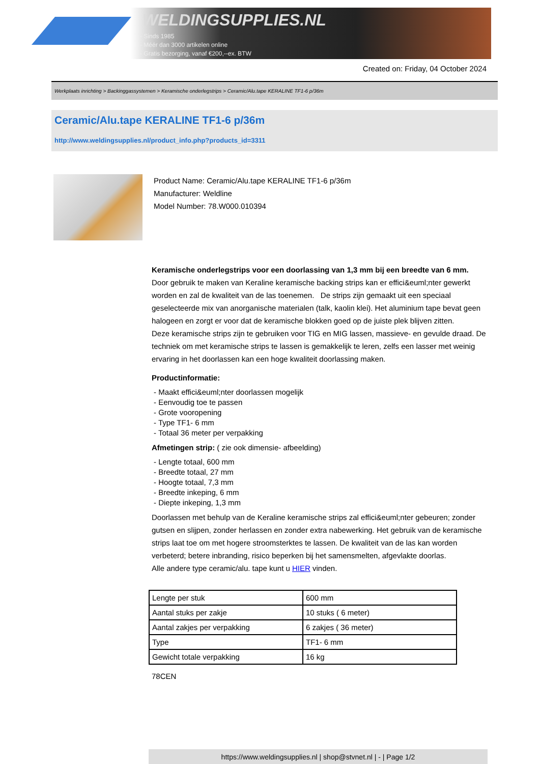WELDINGSUPPLIES.NL
- Sinds 1985
- Méér dan 3000 artikelen online
- Gratis bezorging, vanaf €200,--ex. BTW
Created on: Friday, 04 October 2024
Werkplaats inrichting > Backinggassystemen > Keramische onderlegstrips > Ceramic/Alu.tape KERALINE TF1-6 p/36m
Ceramic/Alu.tape KERALINE TF1-6 p/36m
http://www.weldingsupplies.nl/product_info.php?products_id=3311
Product Name: Ceramic/Alu.tape KERALINE TF1-6 p/36m
Manufacturer: Weldline
Model Number: 78.W000.010394
Keramische onderlegstrips voor een doorlassing van 1,3 mm bij een breedte van 6 mm. Door gebruik te maken van Keraline keramische backing strips kan er effici&euml;nter gewerkt worden en zal de kwaliteit van de las toenemen. De strips zijn gemaakt uit een speciaal geselecteerde mix van anorganische materialen (talk, kaolin klei). Het aluminium tape bevat geen halogeen en zorgt er voor dat de keramische blokken goed op de juiste plek blijven zitten.
Deze keramische strips zijn te gebruiken voor TIG en MIG lassen, massieve- en gevulde draad. De techniek om met keramische strips te lassen is gemakkelijk te leren, zelfs een lasser met weinig ervaring in het doorlassen kan een hoge kwaliteit doorlassing maken.
Productinformatie:
- Maakt effici&euml;nter doorlassen mogelijk
- Eenvoudig toe te passen
- Grote vooropening
- Type TF1- 6 mm
- Totaal 36 meter per verpakking
Afmetingen strip: ( zie ook dimensie- afbeelding)
- Lengte totaal, 600 mm
- Breedte totaal, 27 mm
- Hoogte totaal, 7,3 mm
- Breedte inkeping, 6 mm
- Diepte inkeping, 1,3 mm
Doorlassen met behulp van de Keraline keramische strips zal effici&euml;nter gebeuren; zonder gutsen en slijpen, zonder herlassen en zonder extra nabewerking. Het gebruik van de keramische strips laat toe om met hogere stroomsterktes te lassen. De kwaliteit van de las kan worden verbeterd; betere inbranding, risico beperken bij het samensmelten, afgevlakte doorlas.
Alle andere type ceramic/alu. tape kunt u HIER vinden.
| Lengte per stuk | 600 mm |
| Aantal stuks per zakje | 10 stuks ( 6 meter) |
| Aantal zakjes per verpakking | 6 zakjes ( 36 meter) |
| Type | TF1- 6 mm |
| Gewicht totale verpakking | 16 kg |
78CEN
https://www.weldingsupplies.nl | shop@stvnet.nl | - | Page 1/2